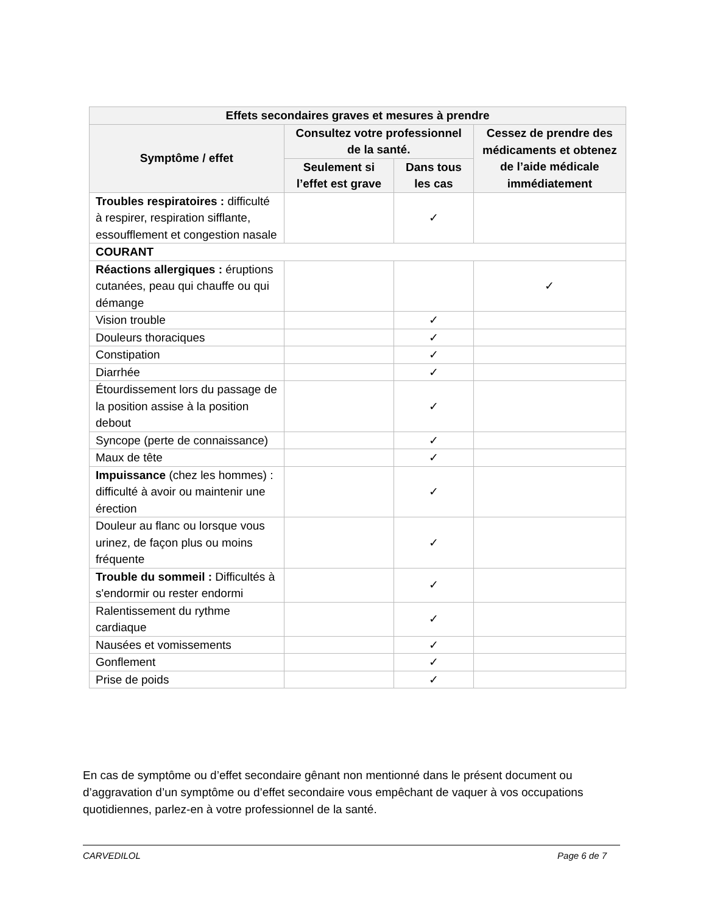| Effets secondaires graves et mesures à prendre | | | |
| --- | --- | --- | --- |
| Symptôme / effet | Consultez votre professionnel de la santé. | | Cessez de prendre des médicaments et obtenez de l’aide médicale immédiatement |
| | Seulement si l’effet est grave | Dans tous les cas | |
| Troubles respiratoires : difficulté à respirer, respiration sifflante, essoufflement et congestion nasale | | ✓ | |
| COURANT | | | |
| Réactions allergiques : éruptions cutanées, peau qui chauffe ou qui démange | | | ✓ |
| Vision trouble | | ✓ | |
| Douleurs thoraciques | | ✓ | |
| Constipation | | ✓ | |
| Diarrhée | | ✓ | |
| Étourdissement lors du passage de la position assise à la position debout | | ✓ | |
| Syncope (perte de connaissance) | | ✓ | |
| Maux de tête | | ✓ | |
| Impuissance (chez les hommes) : difficulté à avoir ou maintenir une érection | | ✓ | |
| Douleur au flanc ou lorsque vous urinez, de façon plus ou moins fréquente | | ✓ | |
| Trouble du sommeil : Difficultés à s'endormir ou rester endormi | | ✓ | |
| Ralentissement du rythme cardiaque | | ✓ | |
| Nausées et vomissements | | ✓ | |
| Gonflement | | ✓ | |
| Prise de poids | | ✓ | |
En cas de symptôme ou d’effet secondaire gênant non mentionné dans le présent document ou d’aggravation d’un symptôme ou d’effet secondaire vous empêchant de vaquer à vos occupations quotidiennes, parlez-en à votre professionnel de la santé.
CARVEDILOL Page 6 de 7